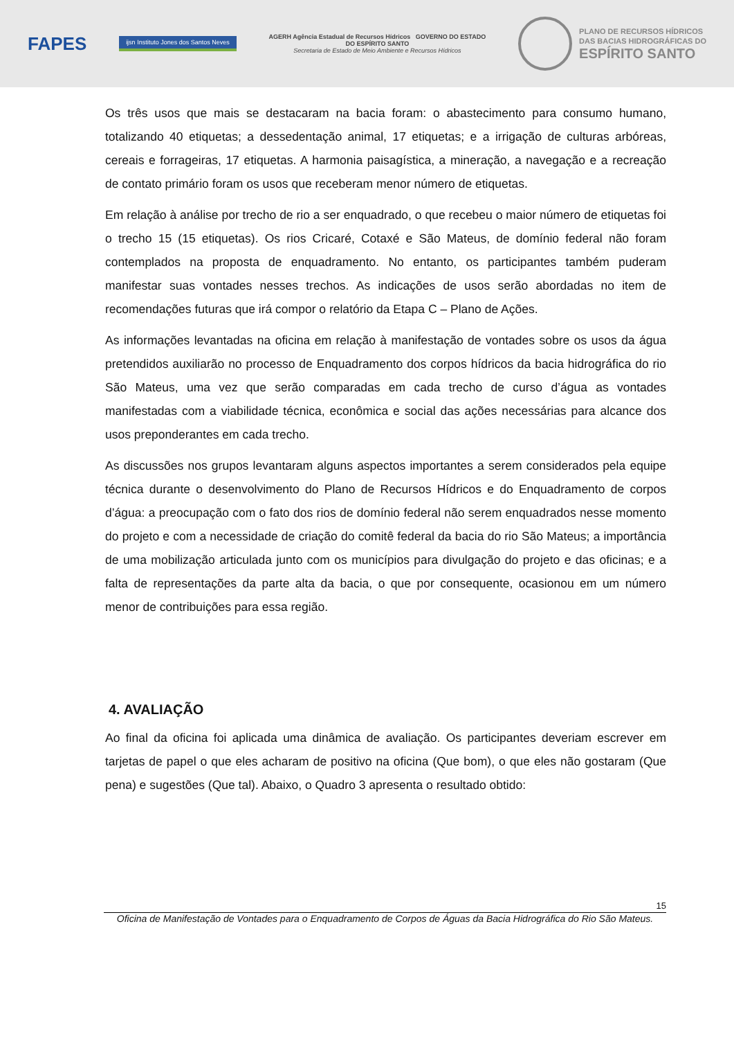FAPES ijsn Instituto Jones dos Santos Neves AGERH Agência Estadual de Recursos Hídricos GOVERNO DO ESTADO
DO ESPÍRITO SANTO
Secretaria de Estado de Meio Ambiente e Recursos Hídricos PLANO DE RECURSOS HÍDRICOS
DAS BACIAS HIDROGRÁFICAS DO ESPÍRITO SANTO
Os três usos que mais se destacaram na bacia foram: o abastecimento para consumo humano, totalizando 40 etiquetas; a dessedentação animal, 17 etiquetas; e a irrigação de culturas arbóreas, cereais e forrageiras, 17 etiquetas. A harmonia paisagística, a mineração, a navegação e a recreação de contato primário foram os usos que receberam menor número de etiquetas.
Em relação à análise por trecho de rio a ser enquadrado, o que recebeu o maior número de etiquetas foi o trecho 15 (15 etiquetas). Os rios Cricaré, Cotaxé e São Mateus, de domínio federal não foram contemplados na proposta de enquadramento. No entanto, os participantes também puderam manifestar suas vontades nesses trechos. As indicações de usos serão abordadas no item de recomendações futuras que irá compor o relatório da Etapa C – Plano de Ações.
As informações levantadas na oficina em relação à manifestação de vontades sobre os usos da água pretendidos auxiliarão no processo de Enquadramento dos corpos hídricos da bacia hidrográfica do rio São Mateus, uma vez que serão comparadas em cada trecho de curso d’água as vontades manifestadas com a viabilidade técnica, econômica e social das ações necessárias para alcance dos usos preponderantes em cada trecho.
As discussões nos grupos levantaram alguns aspectos importantes a serem considerados pela equipe técnica durante o desenvolvimento do Plano de Recursos Hídricos e do Enquadramento de corpos d’água: a preocupação com o fato dos rios de domínio federal não serem enquadrados nesse momento do projeto e com a necessidade de criação do comitê federal da bacia do rio São Mateus; a importância de uma mobilização articulada junto com os municípios para divulgação do projeto e das oficinas; e a falta de representações da parte alta da bacia, o que por consequente, ocasionou em um número menor de contribuições para essa região.
4. AVALIAÇÃO
Ao final da oficina foi aplicada uma dinâmica de avaliação. Os participantes deveriam escrever em tarjetas de papel o que eles acharam de positivo na oficina (Que bom), o que eles não gostaram (Que pena) e sugestões (Que tal). Abaixo, o Quadro 3 apresenta o resultado obtido:
15
Oficina de Manifestação de Vontades para o Enquadramento de Corpos de Águas da Bacia Hidrográfica do Rio São Mateus.